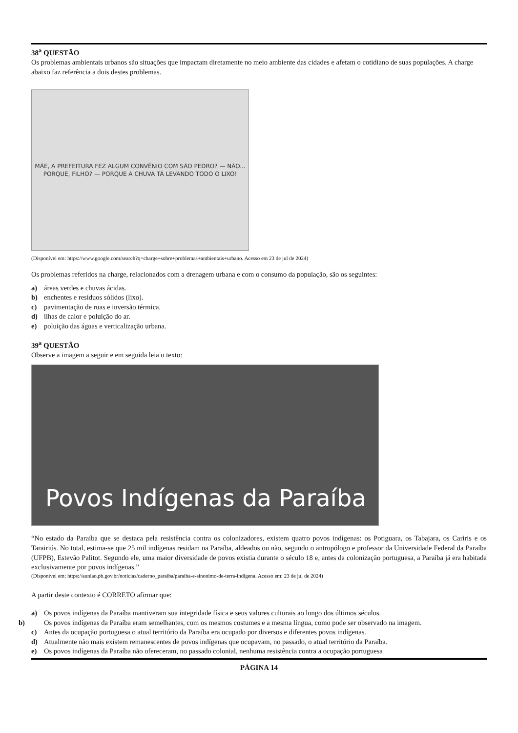38<sup>a</sup> QUESTÃO
Os problemas ambientais urbanos são situações que impactam diretamente no meio ambiente das cidades e afetam o cotidiano de suas populações. A charge abaixo faz referência a dois destes problemas.
MÃE, A PREFEITURA FEZ ALGUM CONVÊNIO COM SÃO PEDRO? — NÃO... PORQUE, FILHO? — PORQUE A CHUVA TÁ LEVANDO TODO O LIXO!
(Disponível em: https://www.google.com/search?q=charge+sobre+problemas+ambientais+urbano. Acesso em 23 de jul de 2024)
Os problemas referidos na charge, relacionados com a drenagem urbana e com o consumo da população, são os seguintes:
a) áreas verdes e chuvas ácidas.
b) enchentes e resíduos sólidos (lixo).
c) pavimentação de ruas e inversão térmica.
d) ilhas de calor e poluição do ar.
e) poluição das águas e verticalização urbana.
39<sup>a</sup> QUESTÃO
Observe a imagem a seguir e em seguida leia o texto:
Povos Indígenas da Paraíba
“No estado da Paraíba que se destaca pela resistência contra os colonizadores, existem quatro povos indígenas: os Potiguara, os Tabajara, os Cariris e os Tarairiús. No total, estima-se que 25 mil indígenas residam na Paraíba, aldeados ou não, segundo o antropólogo e professor da Universidade Federal da Paraíba (UFPB), Estevão Palitot. Segundo ele, uma maior diversidade de povos existia durante o século 18 e, antes da colonização portuguesa, a Paraíba já era habitada exclusivamente por povos indígenas.”
(Disponível em: https://auniao.pb.gov.br/noticias/caderno_paraiba/paraiba-e-sinonimo-de-terra-indigena. Acesso em: 23 de jul de 2024)
A partir deste contexto é CORRETO afirmar que:
a) Os povos indígenas da Paraíba mantiveram sua integridade física e seus valores culturais ao longo dos últimos séculos.
b) Os povos indígenas da Paraíba eram semelhantes, com os mesmos costumes e a mesma língua, como pode ser observado na imagem.
c) Antes da ocupação portuguesa o atual território da Paraíba era ocupado por diversos e diferentes povos indígenas.
d) Atualmente não mais existem remanescentes de povos indígenas que ocupavam, no passado, o atual território da Paraíba.
e) Os povos indígenas da Paraíba não ofereceram, no passado colonial, nenhuma resistência contra a ocupação portuguesa
PÁGINA 14